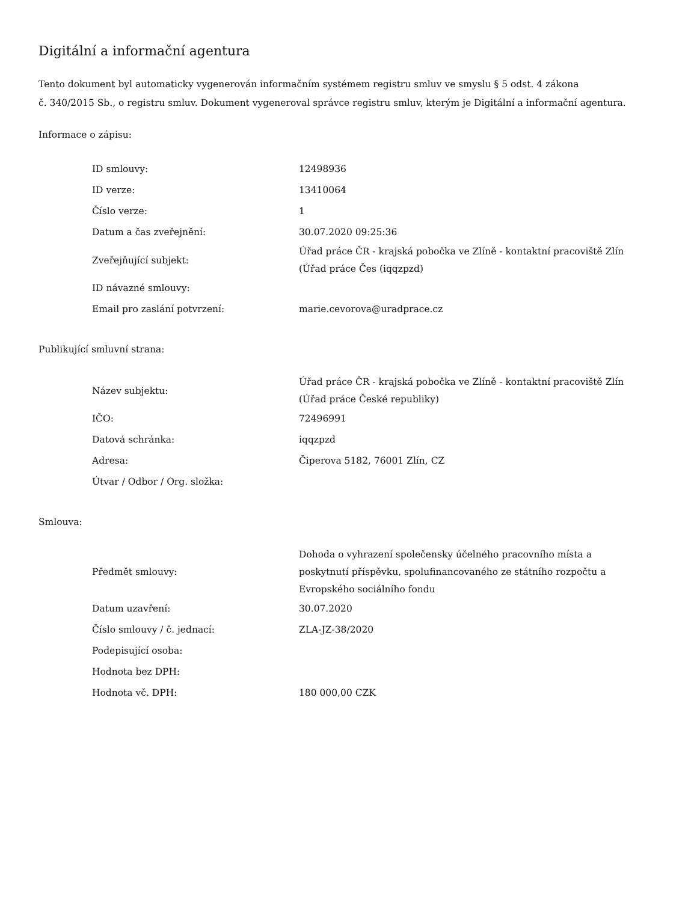Digitální a informační agentura
Tento dokument byl automaticky vygenerován informačním systémem registru smluv ve smyslu § 5 odst. 4 zákona
č. 340/2015 Sb., o registru smluv. Dokument vygeneroval správce registru smluv, kterým je Digitální a informační agentura.
Informace o zápisu:
| ID smlouvy: | 12498936 |
| ID verze: | 13410064 |
| Číslo verze: | 1 |
| Datum a čas zveřejnění: | 30.07.2020 09:25:36 |
| Zveřejňující subjekt: | Úřad práce ČR - krajská pobočka ve Zlíně - kontaktní pracoviště Zlín (Úřad práce Čes (iqqzpzd) |
| ID návazné smlouvy: | |
| Email pro zaslání potvrzení: | marie.cevorova@uradprace.cz |
Publikující smluvní strana:
| Název subjektu: | Úřad práce ČR - krajská pobočka ve Zlíně - kontaktní pracoviště Zlín (Úřad práce České republiky) |
| IČO: | 72496991 |
| Datová schránka: | iqqzpzd |
| Adresa: | Čiperova 5182, 76001 Zlín, CZ |
| Útvar / Odbor / Org. složka: | |
Smlouva:
| Předmět smlouvy: | Dohoda o vyhrazení společensky účelného pracovního místa a poskytnutí příspěvku, spolufinancovaného ze státního rozpočtu a Evropského sociálního fondu |
| Datum uzavření: | 30.07.2020 |
| Číslo smlouvy / č. jednací: | ZLA-JZ-38/2020 |
| Podepisující osoba: | |
| Hodnota bez DPH: | |
| Hodnota vč. DPH: | 180 000,00 CZK |